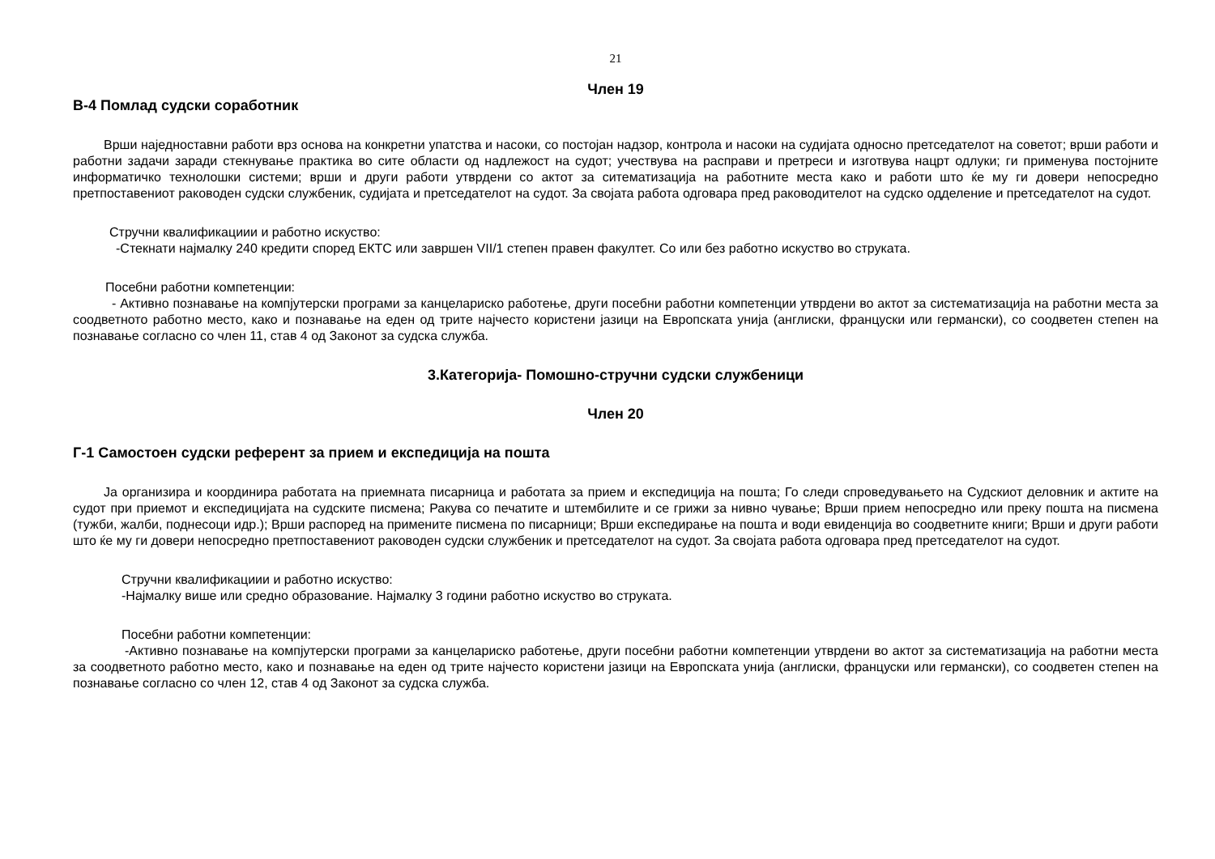21
Член 19
В-4 Помлад судски соработник
Врши наједноставни работи врз основа на конкретни упатства и насоки, со постојан надзор, контрола и насоки на судијата односно претседателот на советот; врши работи и работни задачи заради стекнување практика во сите области од надлежост на судот; учествува на расправи и претреси и изготвува нацрт одлуки; ги применува постојните информатичко технолошки системи; врши и други работи утврдени со актот за ситематизација на работните места како и работи што ќе му ги довери непосредно претпоставениот раководен судски службеник, судијата и претседателот на судот. За својата работа одговара пред раководителот на судско одделение и претседателот на судот.
Стручни квалификациии и работно искуство:
-Стекнати најмалку 240 кредити според ЕКТС или завршен VII/1 степен правен факултет. Со или без работно искуство во струката.
Посебни работни компетенции:
- Активно познавање на компјутерски програми за канцелариско работење, други посебни работни компетенции утврдени во актот за систематизација на работни места за соодветното работно место, како и познавање на еден од трите најчесто користени јазици на Европската унија (англиски, француски или германски), со соодветен степен на познавање согласно со член 11, став 4 од Законот за судска служба.
3.Категорија- Помошно-стручни судски службеници
Член 20
Г-1 Самостоен судски референт за прием и експедиција на пошта
Ја организира и координира работата на приемната писарница и работата за прием и експедиција на пошта; Го следи спроведувањето на Судскиот деловник и актите на судот при приемот и експедицијата на судските писмена; Ракува со печатите и штембилите и се грижи за нивно чување; Врши прием непосредно или преку пошта на писмена (тужби, жалби, поднесоци идр.); Врши распоред на примените писмена по писарници; Врши експедирање на пошта и води евиденција во соодветните книги; Врши и други работи што ќе му ги довери непосредно претпоставениот раководен судски службеник и претседателот на судот. За својата работа одговара пред претседателот на судот.
Стручни квалификациии и работно искуство:
-Најмалку више или средно образование. Најмалку 3 години работно искуство во струката.
Посебни работни компетенции:
-Активно познавање на компјутерски програми за канцелариско работење, други посебни работни компетенции утврдени во актот за систематизација на работни места за соодветното работно место, како и познавање на еден од трите најчесто користени јазици на Европската унија (англиски, француски или германски), со соодветен степен на познавање согласно со член 12, став 4 од Законот за судска служба.